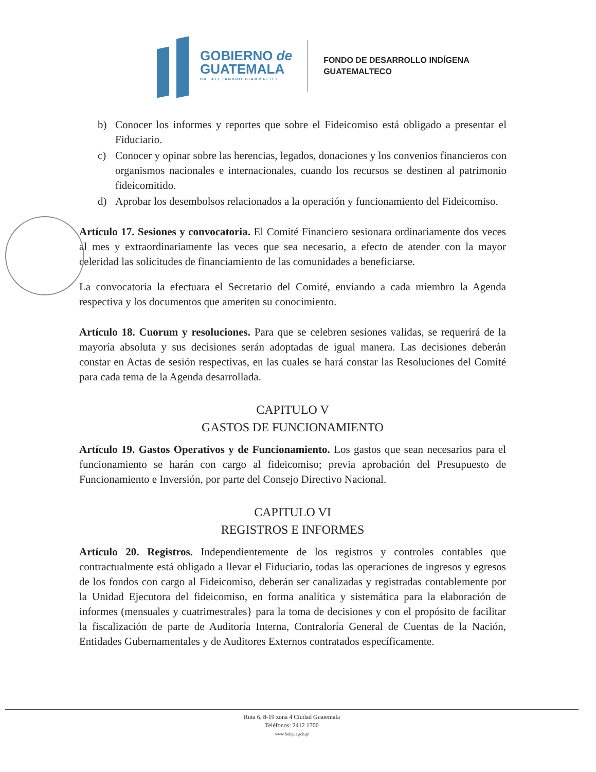GOBIERNO de
GUATEMALA
DR. ALEJANDRO GIAMMATTEI
FONDO DE DESARROLLO INDÍGENA
GUATEMALTECO
b) Conocer los informes y reportes que sobre el Fideicomiso está obligado a presentar el Fiduciario.
c) Conocer y opinar sobre las herencias, legados, donaciones y los convenios financieros con organismos nacionales e internacionales, cuando los recursos se destinen al patrimonio fideicomitido.
d) Aprobar los desembolsos relacionados a la operación y funcionamiento del Fideicomiso.
Artículo 17. Sesiones y convocatoria. El Comité Financiero sesionara ordinariamente dos veces al mes y extraordinariamente las veces que sea necesario, a efecto de atender con la mayor celeridad las solicitudes de financiamiento de las comunidades a beneficiarse.
La convocatoria la efectuara el Secretario del Comité, enviando a cada miembro la Agenda respectiva y los documentos que ameriten su conocimiento.
Artículo 18. Cuorum y resoluciones. Para que se celebren sesiones validas, se requerirá de la mayoría absoluta y sus decisiones serán adoptadas de igual manera. Las decisiones deberán constar en Actas de sesión respectivas, en las cuales se hará constar las Resoluciones del Comité para cada tema de la Agenda desarrollada.
CAPITULO V
GASTOS DE FUNCIONAMIENTO
Artículo 19. Gastos Operativos y de Funcionamiento. Los gastos que sean necesarios para el funcionamiento se harán con cargo al fideicomiso; previa aprobación del Presupuesto de Funcionamiento e Inversión, por parte del Consejo Directivo Nacional.
CAPITULO VI
REGISTROS E INFORMES
Artículo 20. Registros. Independientemente de los registros y controles contables que contractualmente está obligado a llevar el Fiduciario, todas las operaciones de ingresos y egresos de los fondos con cargo al Fideicomiso, deberán ser canalizadas y registradas contablemente por la Unidad Ejecutora del fideicomiso, en forma analítica y sistemática para la elaboración de informes (mensuales y cuatrimestrales} para la toma de decisiones y con el propósito de facilitar la fiscalización de parte de Auditoría Interna, Contraloría General de Cuentas de la Nación, Entidades Gubernamentales y de Auditores Externos contratados específicamente.
Ruta 6, 8-19 zona 4 Ciudad Guatemala
Teléfonos: 2412 1700
www.fodigua.gob.gt